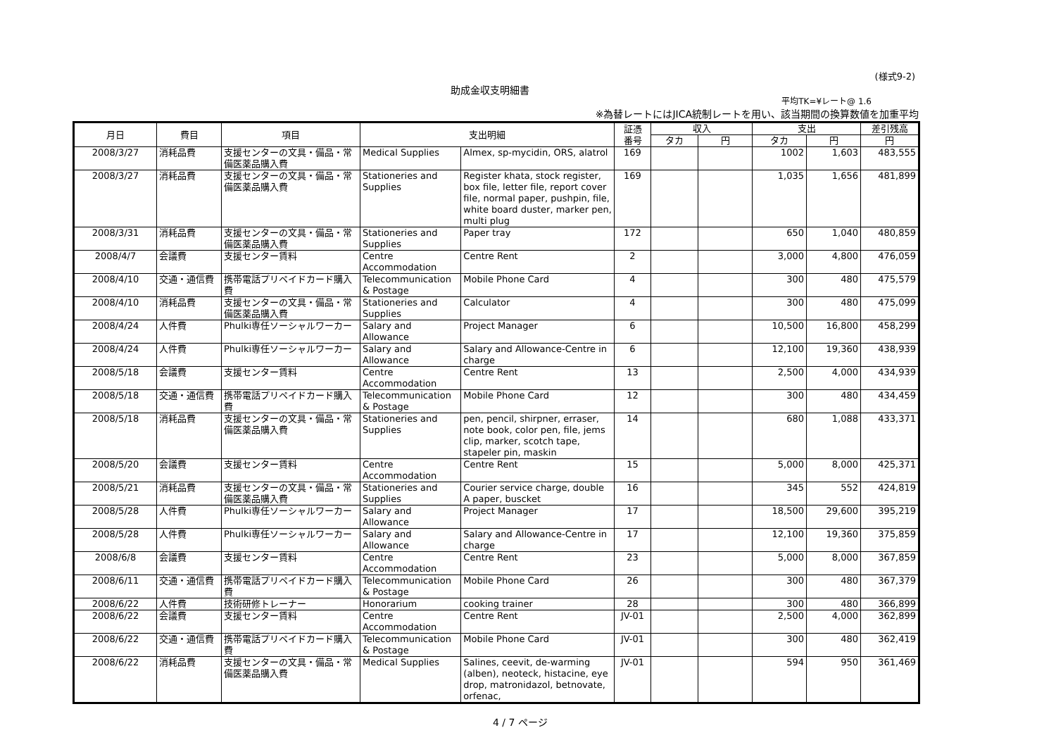(様式9-2)
助成金収支明細書
平均TK=¥レート@ 1.6
※為替レートにはJICA統制レートを用い、該当期間の換算数値を加重平均
| 月日 | 費目 | 項目 | 支出明細 | | 証憑 番号 | 収入 | | 支出 | | 差引残高 |
| --- | --- | --- | --- | --- | --- | --- | --- | --- | --- | --- |
| | | | | | | タカ | 円 | タカ | 円 | 円 |
| 2008/3/27 | 消耗品費 | 支援センターの文具・備品・常備医薬品購入費 | Medical Supplies | Almex, sp-mycidin, ORS, alatrol | 169 | | | 1002 | 1,603 | 483,555 |
| 2008/3/27 | 消耗品費 | 支援センターの文具・備品・常備医薬品購入費 | Stationeries and Supplies | Register khata, stock register, box file, letter file, report cover file, normal paper, pushpin, file, white board duster, marker pen, multi plug | 169 | | | 1,035 | 1,656 | 481,899 |
| 2008/3/31 | 消耗品費 | 支援センターの文具・備品・常備医薬品購入費 | Stationeries and Supplies | Paper tray | 172 | | | 650 | 1,040 | 480,859 |
| 2008/4/7 | 会議費 | 支援センター賃料 | Centre Accommodation | Centre Rent | 2 | | | 3,000 | 4,800 | 476,059 |
| 2008/4/10 | 交通・通信費 | 携帯電話プリペイドカード購入費 | Telecommunication & Postage | Mobile Phone Card | 4 | | | 300 | 480 | 475,579 |
| 2008/4/10 | 消耗品費 | 支援センターの文具・備品・常備医薬品購入費 | Stationeries and Supplies | Calculator | 4 | | | 300 | 480 | 475,099 |
| 2008/4/24 | 人件費 | Phulki専任ソーシャルワーカー | Salary and Allowance | Project Manager | 6 | | | 10,500 | 16,800 | 458,299 |
| 2008/4/24 | 人件費 | Phulki専任ソーシャルワーカー | Salary and Allowance | Salary and Allowance-Centre in charge | 6 | | | 12,100 | 19,360 | 438,939 |
| 2008/5/18 | 会議費 | 支援センター賃料 | Centre Accommodation | Centre Rent | 13 | | | 2,500 | 4,000 | 434,939 |
| 2008/5/18 | 交通・通信費 | 携帯電話プリペイドカード購入費 | Telecommunication & Postage | Mobile Phone Card | 12 | | | 300 | 480 | 434,459 |
| 2008/5/18 | 消耗品費 | 支援センターの文具・備品・常備医薬品購入費 | Stationeries and Supplies | pen, pencil, shirpner, erraser, note book, color pen, file, jems clip, marker, scotch tape, stapeler pin, maskin | 14 | | | 680 | 1,088 | 433,371 |
| 2008/5/20 | 会議費 | 支援センター賃料 | Centre Accommodation | Centre Rent | 15 | | | 5,000 | 8,000 | 425,371 |
| 2008/5/21 | 消耗品費 | 支援センターの文具・備品・常備医薬品購入費 | Stationeries and Supplies | Courier service charge, double A paper, buscket | 16 | | | 345 | 552 | 424,819 |
| 2008/5/28 | 人件費 | Phulki専任ソーシャルワーカー | Salary and Allowance | Project Manager | 17 | | | 18,500 | 29,600 | 395,219 |
| 2008/5/28 | 人件費 | Phulki専任ソーシャルワーカー | Salary and Allowance | Salary and Allowance-Centre in charge | 17 | | | 12,100 | 19,360 | 375,859 |
| 2008/6/8 | 会議費 | 支援センター賃料 | Centre Accommodation | Centre Rent | 23 | | | 5,000 | 8,000 | 367,859 |
| 2008/6/11 | 交通・通信費 | 携帯電話プリペイドカード購入費 | Telecommunication & Postage | Mobile Phone Card | 26 | | | 300 | 480 | 367,379 |
| 2008/6/22 | 人件費 | 技術研修トレーナー | Honorarium | cooking trainer | 28 | | | 300 | 480 | 366,899 |
| 2008/6/22 | 会議費 | 支援センター賃料 | Centre Accommodation | Centre Rent | JV-01 | | | 2,500 | 4,000 | 362,899 |
| 2008/6/22 | 交通・通信費 | 携帯電話プリペイドカード購入費 | Telecommunication & Postage | Mobile Phone Card | JV-01 | | | 300 | 480 | 362,419 |
| 2008/6/22 | 消耗品費 | 支援センターの文具・備品・常備医薬品購入費 | Medical Supplies | Salines, ceevit, de-warming (alben), neoteck, histacine, eye drop, matronidazol, betnovate, orfenac, | JV-01 | | | 594 | 950 | 361,469 |
4 / 7 ページ